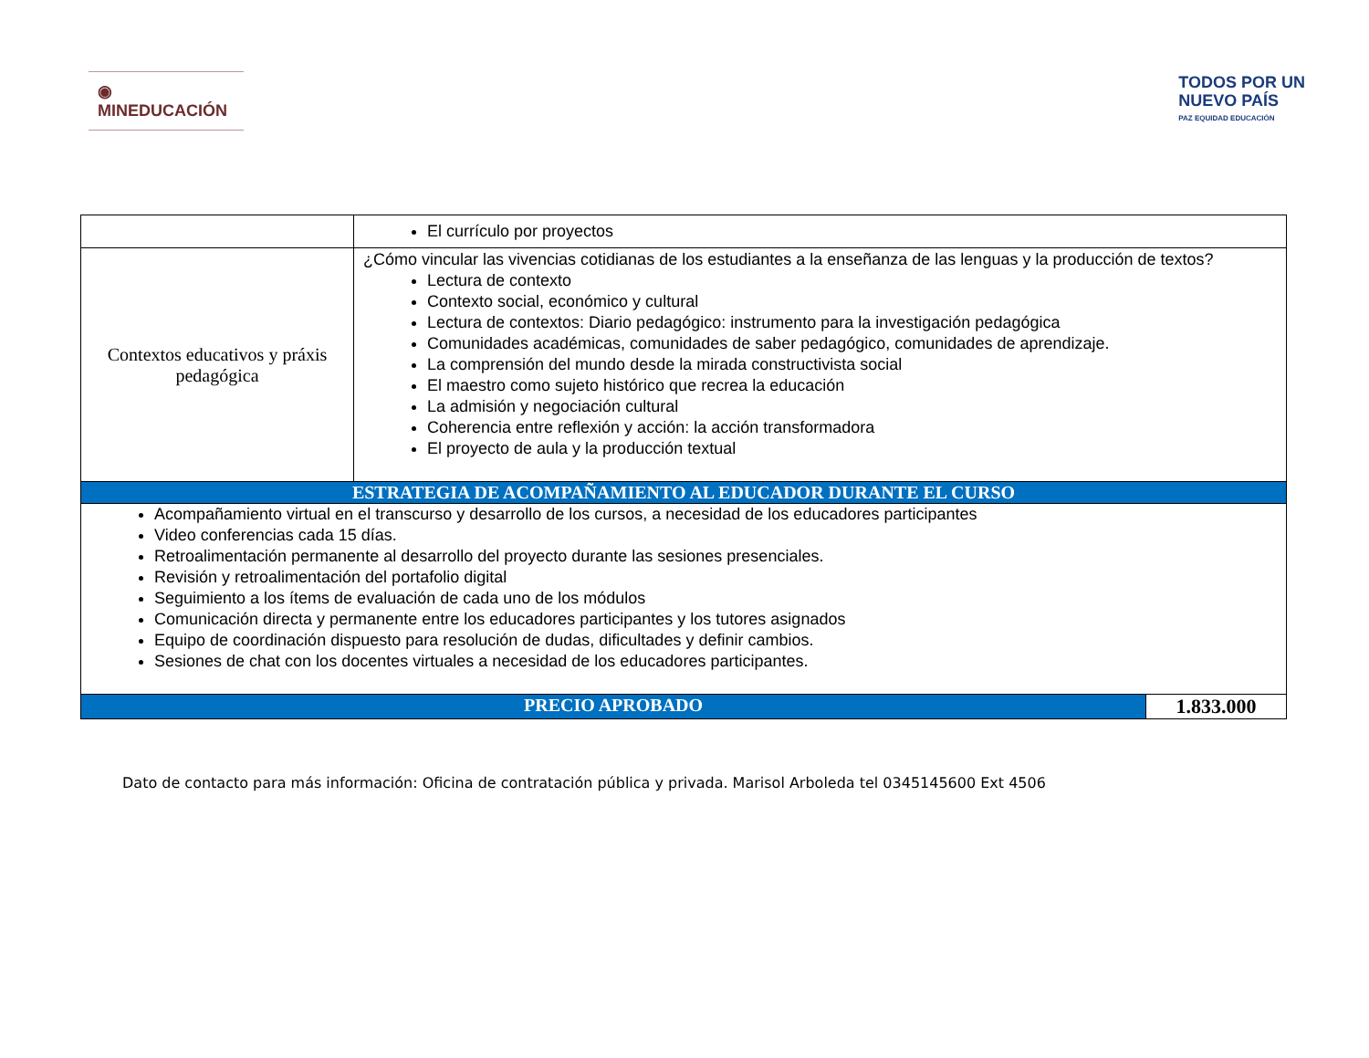◉ MINEDUCACIÓN
TODOS POR UN
NUEVO PAÍS
PAZ EQUIDAD EDUCACIÓN
| | El currículo por proyectos | |
| Contextos educativos y práxis pedagógica | ¿Cómo vincular las vivencias cotidianas de los estudiantes a la enseñanza de las lenguas y la producción de textos? Lectura de contexto Contexto social, económico y cultural Lectura de contextos: Diario pedagógico: instrumento para la investigación pedagógica Comunidades académicas, comunidades de saber pedagógico, comunidades de aprendizaje. La comprensión del mundo desde la mirada constructivista social El maestro como sujeto histórico que recrea la educación La admisión y negociación cultural Coherencia entre reflexión y acción: la acción transformadora El proyecto de aula y la producción textual | |
| ESTRATEGIA DE ACOMPAÑAMIENTO AL EDUCADOR DURANTE EL CURSO | | |
| Acompañamiento virtual en el transcurso y desarrollo de los cursos, a necesidad de los educadores participantes Video conferencias cada 15 días. Retroalimentación permanente al desarrollo del proyecto durante las sesiones presenciales. Revisión y retroalimentación del portafolio digital Seguimiento a los ítems de evaluación de cada uno de los módulos Comunicación directa y permanente entre los educadores participantes y los tutores asignados Equipo de coordinación dispuesto para resolución de dudas, dificultades y definir cambios. Sesiones de chat con los docentes virtuales a necesidad de los educadores participantes. | | |
| PRECIO APROBADO | | 1.833.000 |
Dato de contacto para más información: Oficina de contratación pública y privada. Marisol Arboleda tel 0345145600 Ext 4506